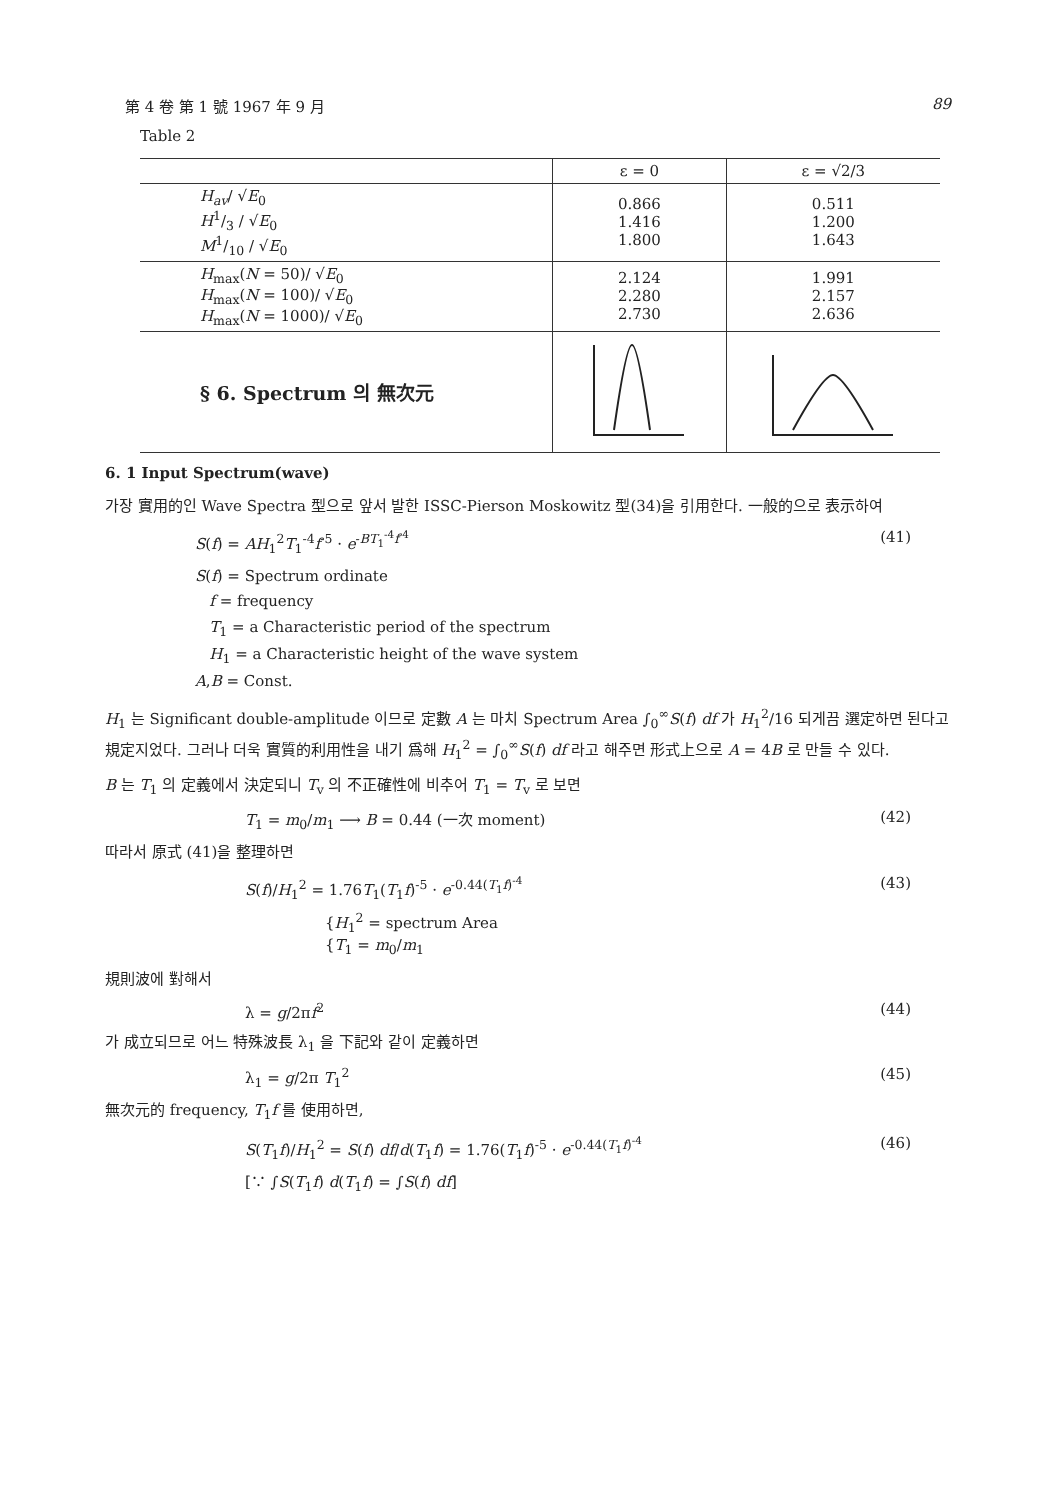第 4 卷 第 1 號 1967 年 9 月 89
Table 2
| | ε = 0 | ε = √2/3 |
| --- | --- | --- |
| H<sub>av</sub> / √ E<sub>0</sub> H1/3 / √ E<sub>0</sub> M1/10 / √ E<sub>0</sub> | 0.866 1.416 1.800 | 0.511 1.200 1.643 |
| H<sub>max</sub>( N = 50)/ √ E<sub>0</sub> H<sub>max</sub>( N = 100)/ √ E<sub>0</sub> H<sub>max</sub>( N = 1000)/ √ E<sub>0</sub> | 2.124 2.280 2.730 | 1.991 2.157 2.636 |
| § 6. Spectrum 의 無次元 | | |
6. 1 Input Spectrum(wave)
가장 實用的인 Wave Spectra 型으로 앞서 발한 ISSC-Pierson Moskowitz 型(34)을 引用한다. 一般的으로 表示하여
S(f) = AH<sub>1</sub><sup>2</sup>T<sub>1</sub><sup>-4</sup>f<sup>-5</sup> · e<sup>-BT<sub>1</sub><sup>-4</sup>f<sup>-4</sup></sup> (41)
S(f) = Spectrum ordinate
f = frequency
T<sub>1</sub> = a Characteristic period of the spectrum
H<sub>1</sub> = a Characteristic height of the wave system
A,B = Const.
H<sub>1</sub> 는 Significant double-amplitude 이므로 定數 A 는 마치 Spectrum Area ∫<sub>0</sub><sup>∞</sup>S(f) df 가 H<sub>1</sub><sup>2</sup>/16 되게끔 選定하면 된다고 規定지었다. 그러나 더욱 實質的利用性을 내기 爲해 H<sub>1</sub><sup>2</sup> = ∫<sub>0</sub><sup>∞</sup>S(f) df 라고 해주면 形式上으로 A = 4B 로 만들 수 있다.
B 는 T<sub>1</sub> 의 定義에서 決定되니 T<sub>v</sub> 의 不正確性에 비추어 T<sub>1</sub> = T<sub>v</sub> 로 보면
T<sub>1</sub> = m<sub>0</sub>/m<sub>1</sub> ⟶ B = 0.44 (一次 moment) (42)
따라서 原式 (41)을 整理하면
S(f)/H<sub>1</sub><sup>2</sup> = 1.76T<sub>1</sub>(T<sub>1</sub>f)<sup>-5</sup> · e<sup>-0.44(T<sub>1</sub>f)<sup>-4</sup></sup> (43)
{H<sub>1</sub><sup>2</sup> = spectrum Area
{T<sub>1</sub> = m<sub>0</sub>/m<sub>1</sub>
規則波에 對해서
λ = g/2πf<sup>2</sup> (44)
가 成立되므로 어느 特殊波長 λ<sub>1</sub> 을 下記와 같이 定義하면
λ<sub>1</sub> = g/2π T<sub>1</sub><sup>2</sup> (45)
無次元的 frequency, T<sub>1</sub>f 를 使用하면,
S(T<sub>1</sub>f)/H<sub>1</sub><sup>2</sup> = S(f) df/d(T<sub>1</sub>f) = 1.76(T<sub>1</sub>f)<sup>-5</sup> · e<sup>-0.44(T<sub>1</sub>f)<sup>-4</sup></sup> (46)
[∵ ∫S(T<sub>1</sub>f) d(T<sub>1</sub>f) = ∫S(f) df]